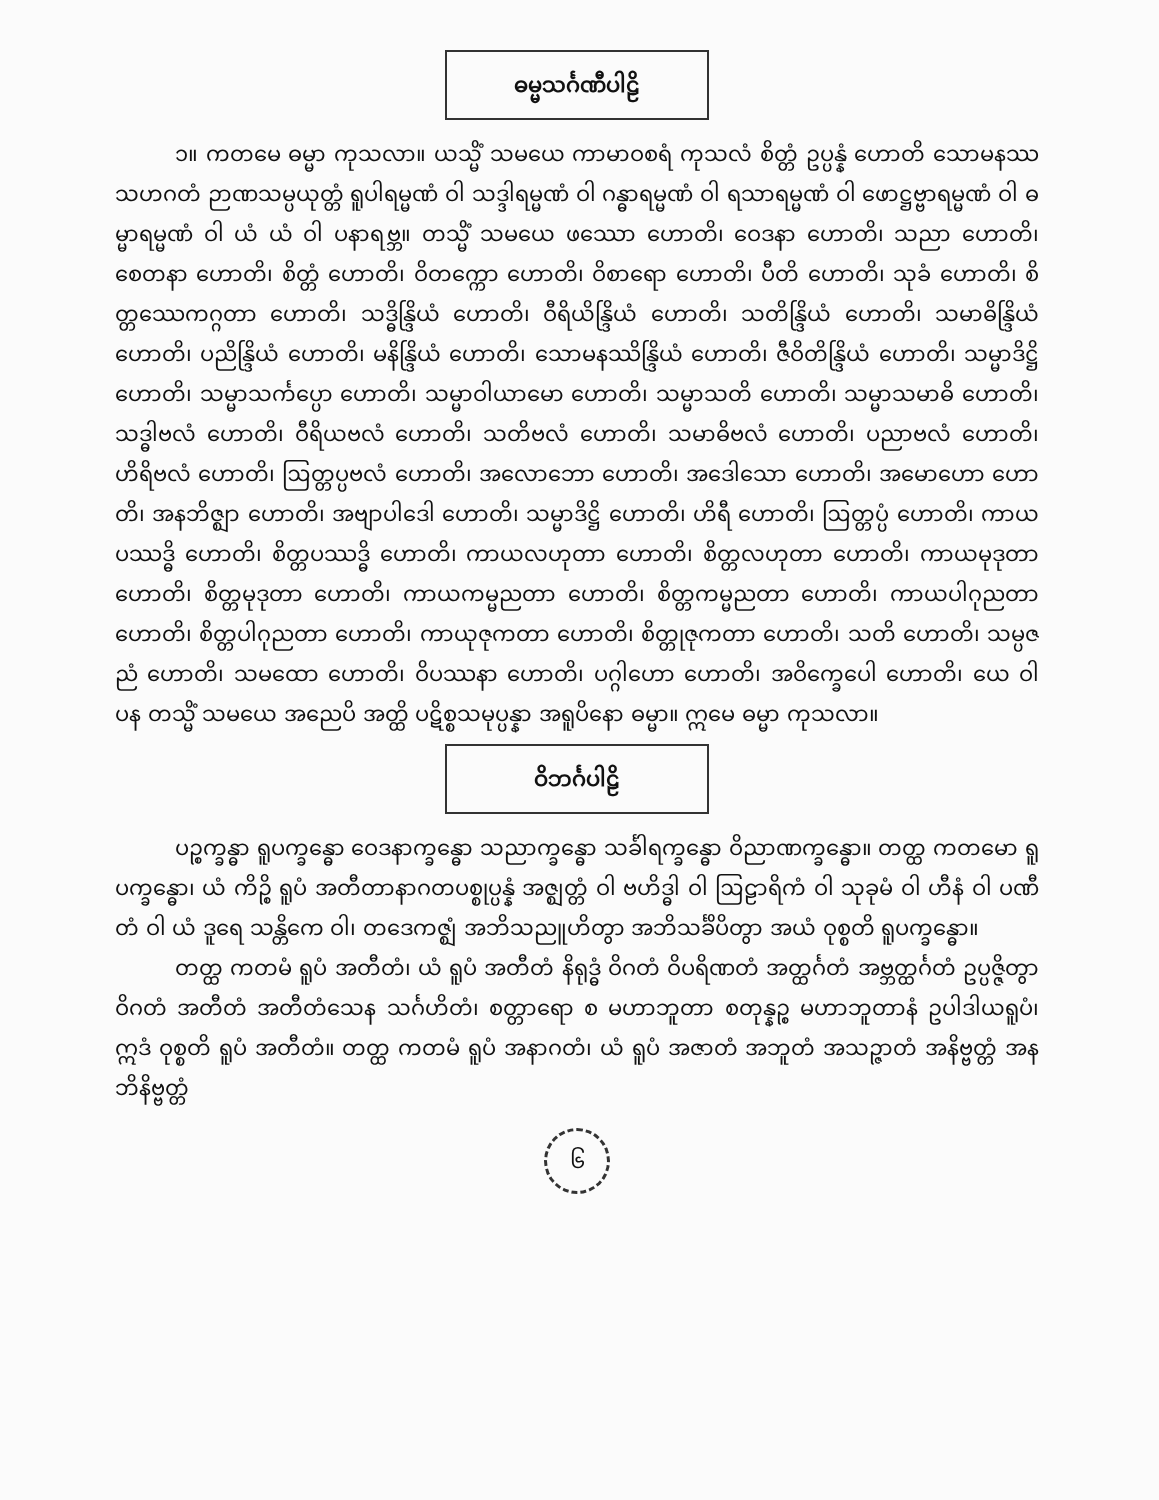ဓမ္မသင်္ဂဏီပါဠိ
၁။ ကတမေ ဓမ္မာ ကုသလာ။ ယသ္မိံ သမယေ ကာမာဝစရံ ကုသလံ စိတ္တံ ဥပ္ပန္နံ ဟောတိ သောမနဿသဟဂတံ ဉာဏသမ္ပယုတ္တံ ရူပါရမ္မဏံ ဝါ သဒ္ဒါရမ္မဏံ ဝါ ဂန္ဓာရမ္မဏံ ဝါ ရသာရမ္မဏံ ဝါ ဖောဋ္ဌဗ္ဗာရမ္မဏံ ဝါ ဓမ္မာရမ္မဏံ ဝါ ယံ ယံ ဝါ ပနာရဗ္ဘ။ တသ္မိံ သမယေ ဖဿော ဟောတိ၊ ဝေဒနာ ဟောတိ၊ သညာ ဟောတိ၊ စေတနာ ဟောတိ၊ စိတ္တံ ဟောတိ၊ ဝိတက္ကော ဟောတိ၊ ဝိစာရော ဟောတိ၊ ပီတိ ဟောတိ၊ သုခံ ဟောတိ၊ စိတ္တဿေကဂ္ဂတာ ဟောတိ၊ သဒ္ဓိန္ဒြိယံ ဟောတိ၊ ဝီရိယိန္ဒြိယံ ဟောတိ၊ သတိန္ဒြိယံ ဟောတိ၊ သမာဓိန္ဒြိယံ ဟောတိ၊ ပညိန္ဒြိယံ ဟောတိ၊ မနိန္ဒြိယံ ဟောတိ၊ သောမနဿိန္ဒြိယံ ဟောတိ၊ ဇီဝိတိန္ဒြိယံ ဟောတိ၊ သမ္မာဒိဋ္ဌိ ဟောတိ၊ သမ္မာသင်္ကပ္ပော ဟောတိ၊ သမ္မာဝါယာမော ဟောတိ၊ သမ္မာသတိ ဟောတိ၊ သမ္မာသမာဓိ ဟောတိ၊ သဒ္ဓါဗလံ ဟောတိ၊ ဝီရိယဗလံ ဟောတိ၊ သတိဗလံ ဟောတိ၊ သမာဓိဗလံ ဟောတိ၊ ပညာဗလံ ဟောတိ၊ ဟိရိဗလံ ဟောတိ၊ ဩတ္တပ္ပဗလံ ဟောတိ၊ အလောဘော ဟောတိ၊ အဒေါသော ဟောတိ၊ အမောဟော ဟောတိ၊ အနဘိဇ္ဈာ ဟောတိ၊ အဗျာပါဒေါ ဟောတိ၊ သမ္မာဒိဋ္ဌိ ဟောတိ၊ ဟိရီ ဟောတိ၊ ဩတ္တပ္ပံ ဟောတိ၊ ကာယပဿဒ္ဓိ ဟောတိ၊ စိတ္တပဿဒ္ဓိ ဟောတိ၊ ကာယလဟုတာ ဟောတိ၊ စိတ္တလဟုတာ ဟောတိ၊ ကာယမုဒုတာ ဟောတိ၊ စိတ္တမုဒုတာ ဟောတိ၊ ကာယကမ္မညတာ ဟောတိ၊ စိတ္တကမ္မညတာ ဟောတိ၊ ကာယပါဂုညတာ ဟောတိ၊ စိတ္တပါဂုညတာ ဟောတိ၊ ကာယုဇုကတာ ဟောတိ၊ စိတ္တုဇုကတာ ဟောတိ၊ သတိ ဟောတိ၊ သမ္ပဇညံ ဟောတိ၊ သမထော ဟောတိ၊ ဝိပဿနာ ဟောတိ၊ ပဂ္ဂါဟော ဟောတိ၊ အဝိက္ခေပေါ ဟောတိ၊ ယေ ဝါ ပန တသ္မိံ သမယေ အညေပိ အတ္ထိ ပဋိစ္စသမုပ္ပန္နာ အရူပိနော ဓမ္မာ။ ဣမေ ဓမ္မာ ကုသလာ။
ဝိဘင်္ဂပါဠိ
ပဉ္စက္ခန္ဓာ ရူပက္ခန္ဓော ဝေဒနာက္ခန္ဓော သညာက္ခန္ဓော သင်္ခါရက္ခန္ဓော ဝိညာဏက္ခန္ဓော။ တတ္ထ ကတမော ရူပက္ခန္ဓော၊ ယံ ကိဉ္စိ ရူပံ အတီတာနာဂတပစ္စုပ္ပန္နံ အဇ္ဈတ္တံ ဝါ ဗဟိဒ္ဓါ ဝါ ဩဠာရိကံ ဝါ သုခုမံ ဝါ ဟီနံ ဝါ ပဏီတံ ဝါ ယံ ဒူရေ သန္တိကေ ဝါ၊ တဒေကဇ္ဈံ အဘိသညူဟိတွာ အဘိသင်္ခိပိတွာ အယံ ဝုစ္စတိ ရူပက္ခန္ဓော။
တတ္ထ ကတမံ ရူပံ အတီတံ၊ ယံ ရူပံ အတီတံ နိရုဒ္ဓံ ဝိဂတံ ဝိပရိဏတံ အတ္ထင်္ဂတံ အဗ္ဘတ္ထင်္ဂတံ ဥပ္ပဇ္ဇိတွာ ဝိဂတံ အတီတံ အတီတံသေန သင်္ဂဟိတံ၊ စတ္တာရော စ မဟာဘူတာ စတုန္နဉ္စ မဟာဘူတာနံ ဥပါဒါယရူပံ၊ ဣဒံ ဝုစ္စတိ ရူပံ အတီတံ။ တတ္ထ ကတမံ ရူပံ အနာဂတံ၊ ယံ ရူပံ အဇာတံ အဘူတံ အသဉ္ဇာတံ အနိဗ္ဗတ္တံ အနဘိနိဗ္ဗတ္တံ
၆